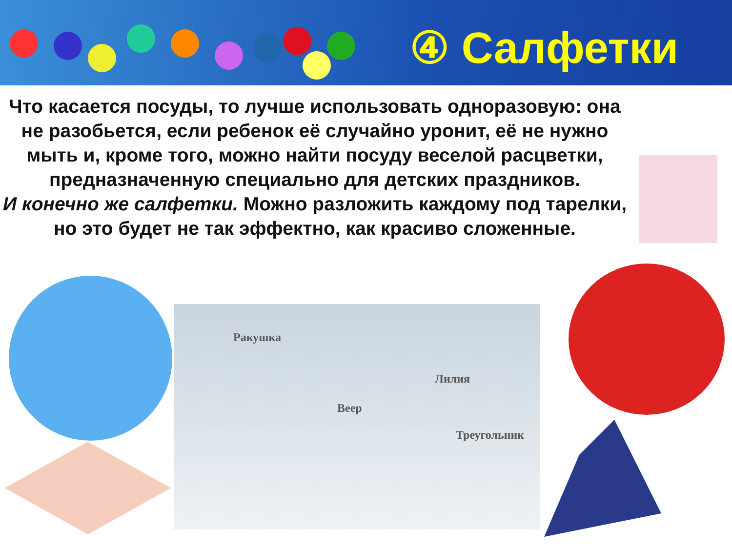④ Салфетки
Что касается посуды, то лучше использовать одноразовую: она не разобьется, если ребенок её случайно уронит, её не нужно мыть и, кроме того, можно найти посуду веселой расцветки, предназначенную специально для детских праздников.
И конечно же салфетки. Можно разложить каждому под тарелки, но это будет не так эффектно, как красиво сложенные.
Ракушка
Веер
Лилия
Треугольник